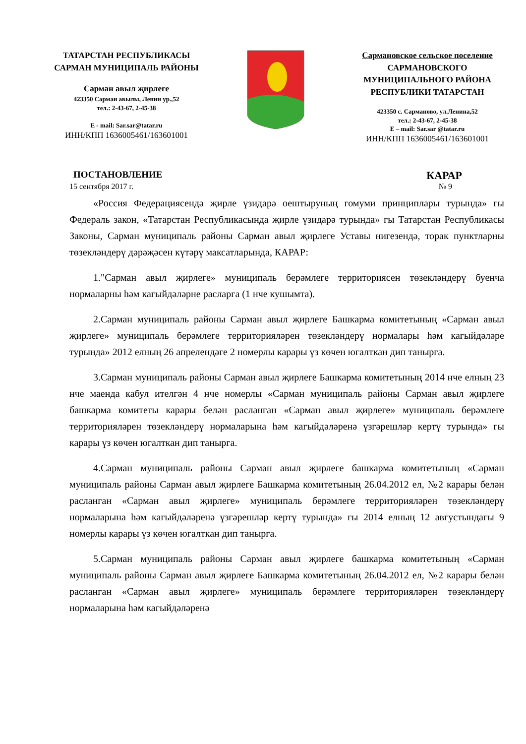ТАТАРСТАН РЕСПУБЛИКАСЫ
САРМАН МУНИЦИПАЛЬ РАЙОНЫ
Сарман авыл җирлеге
423350 Сарман авылы, Ленин ур.,52
тел.: 2-43-67, 2-45-38
E - mail: Sar.sar@tatar.ru
ИНН/КПП 1636005461/163601001
Сармановское сельское поселение
САРМАНОВСКОГО
МУНИЦИПАЛЬНОГО РАЙОНА
РЕСПУБЛИКИ ТАТАРСТАН
423350 с. Сарманово, ул.Ленина,52
тел.: 2-43-67, 2-45-38
E – mail: Sar.sar @tatar.ru
ИНН/КПП 1636005461/163601001
ПОСТАНОВЛЕНИЕ КАРАР
15 сентября 2017 г. № 9
«Россия Федерациясендә җирле үзидарә оештыруның гомуми принциплары турында» гы Федераль закон, «Татарстан Республикасында җирле үзидарә турында» гы Татарстан Республикасы Законы, Сарман муниципаль районы Сарман авыл җирлеге Уставы нигезендә, торак пунктларны төзекләндерү дәрәҗәсен күтәрү максатларында, КАРАР:
1."Сарман авыл җирлеге» муниципаль берәмлеге территориясен төзекләндерү буенча нормаларны һәм кагыйдәләрне расларга (1 нче кушымта).
2.Сарман муниципаль районы Сарман авыл җирлеге Башкарма комитетының «Сарман авыл җирлеге» муниципаль берәмлеге территорияләрен төзекләндерү нормалары һәм кагыйдәләре турында» 2012 елның 26 апрелендәге 2 номерлы карары үз көчен югалткан дип танырга.
3.Сарман муниципаль районы Сарман авыл җирлеге Башкарма комитетының 2014 нче елның 23 нче маенда кабул ителгән 4 нче номерлы «Сарман муниципаль районы Сарман авыл җирлеге башкарма комитеты карары белән расланган «Сарман авыл җирлеге» муниципаль берәмлеге территорияләрен төзекләндерү нормаларына һәм кагыйдәләренә үзгәрешләр кертү турында» гы карары үз көчен югалткан дип танырга.
4.Сарман муниципаль районы Сарман авыл җирлеге башкарма комитетының «Сарман муниципаль районы Сарман авыл җирлеге Башкарма комитетының 26.04.2012 ел, №2 карары белән расланган «Сарман авыл җирлеге» муниципаль берәмлеге территорияләрен төзекләндерү нормаларына һәм кагыйдәләренә үзгәрешләр кертү турында» гы 2014 елның 12 августындагы 9 номерлы карары үз көчен югалткан дип танырга.
5.Сарман муниципаль районы Сарман авыл җирлеге башкарма комитетының «Сарман муниципаль районы Сарман авыл җирлеге Башкарма комитетының 26.04.2012 ел, №2 карары белән расланган «Сарман авыл җирлеге» муниципаль берәмлеге территорияләрен төзекләндерү нормаларына һәм кагыйдәләренә